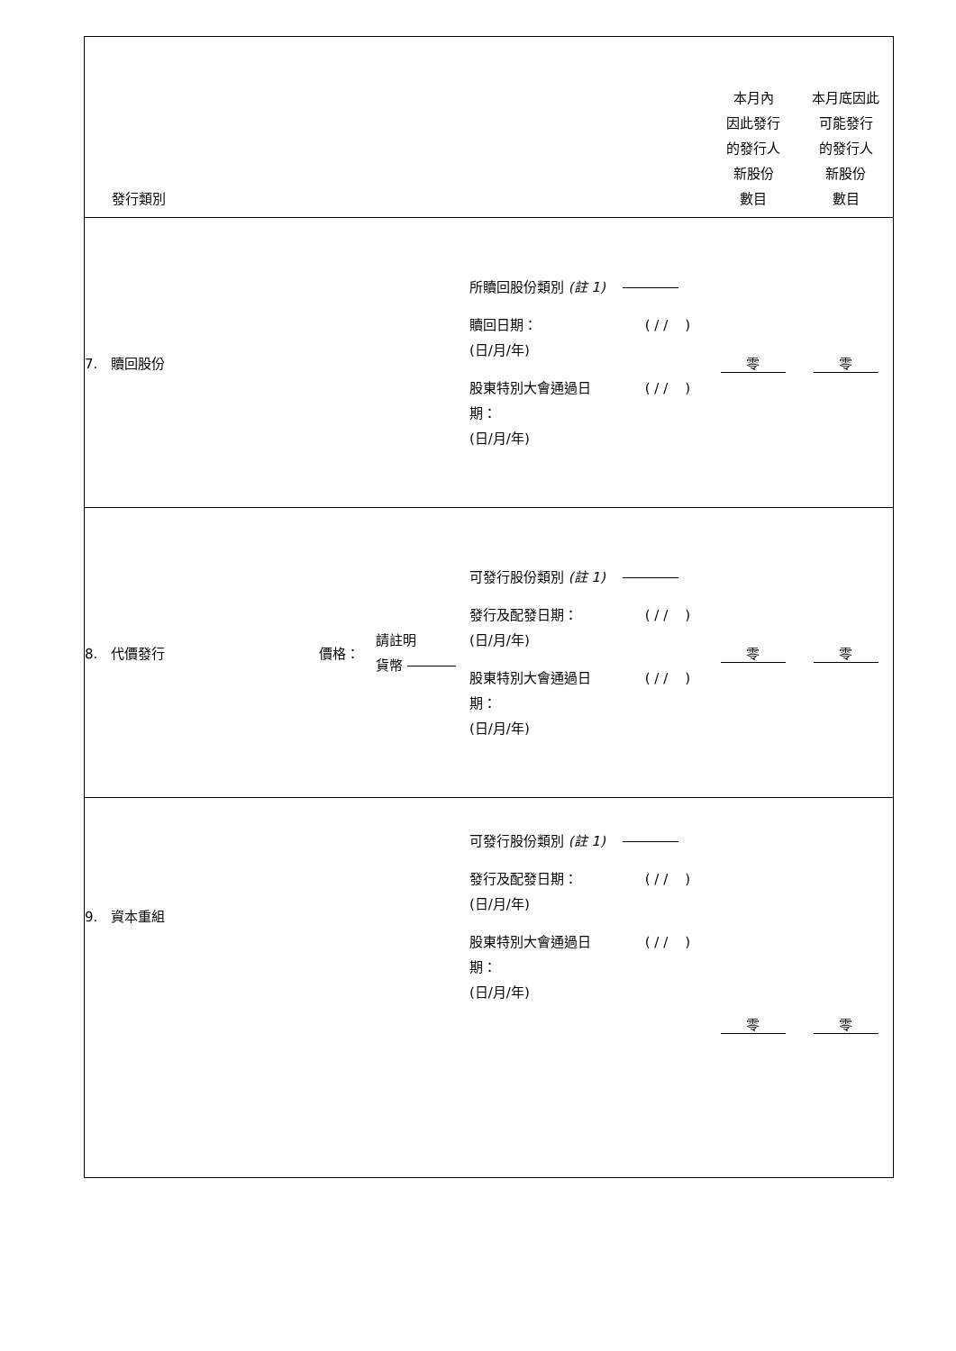| 發行類別 | | | | 本月內 因此發行 的發行人 新股份 數目 | 本月底因此 可能發行 的發行人 新股份 數目 |
| 7. 贖回股份 | | | 所贖回股份類別 (註 1) 贖回日期： (日/月/年) ( / / ) 股東特別大會通過日 期： (日/月/年) ( / / ) | 零 | 零 |
| 8. 代價發行 | 價格： | 請註明 貨幣 | 可發行股份類別 (註 1) 發行及配發日期： (日/月/年) ( / / ) 股東特別大會通過日 期： (日/月/年) ( / / ) | 零 | 零 |
| 9. 資本重組 | | | 可發行股份類別 (註 1) 發行及配發日期： (日/月/年) ( / / ) 股東特別大會通過日 期： (日/月/年) ( / / ) | 零 | 零 |